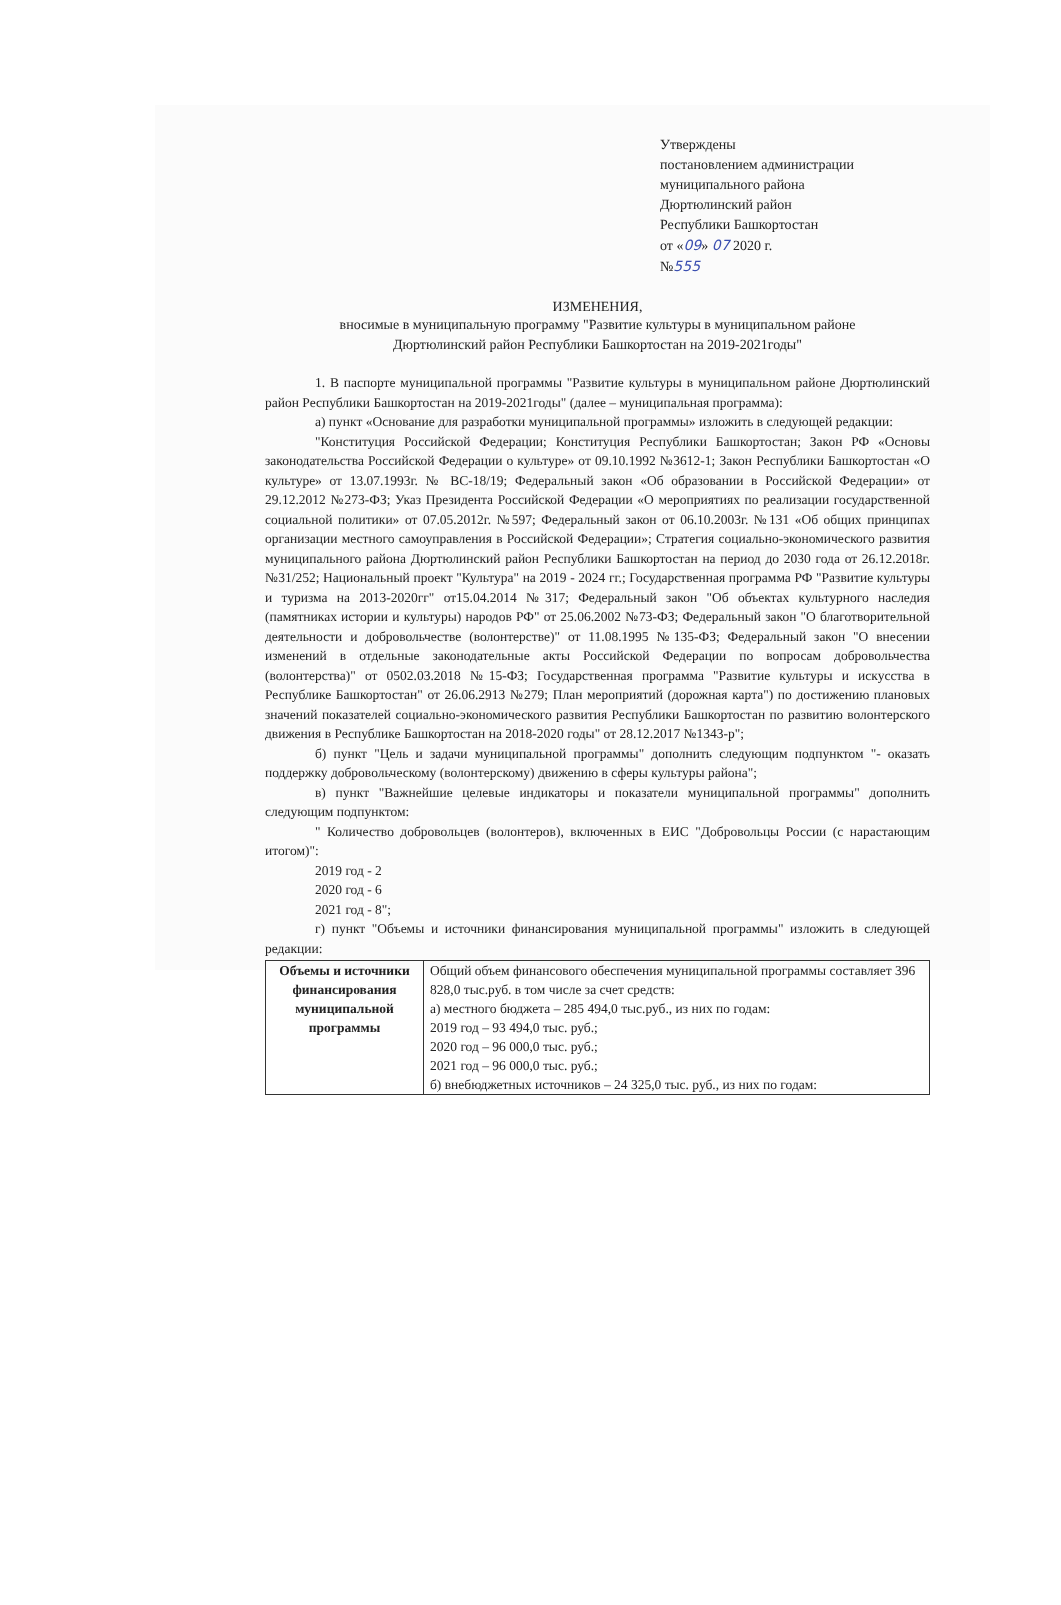Утверждены
постановлением администрации
муниципального района
Дюртюлинский район
Республики Башкортостан
от «09» 07 2020 г.
№555
ИЗМЕНЕНИЯ,
вносимые в муниципальную программу "Развитие культуры в муниципальном районе
Дюртюлинский район Республики Башкортостан на 2019-2021годы"
1. В паспорте муниципальной программы "Развитие культуры в муниципальном районе Дюртюлинский район Республики Башкортостан на 2019-2021годы" (далее – муниципальная программа):
а) пункт «Основание для разработки муниципальной программы» изложить в следующей редакции:
"Конституция Российской Федерации; Конституция Республики Башкортостан; Закон РФ «Основы законодательства Российской Федерации о культуре» от 09.10.1992 №3612-1; Закон Республики Башкортостан «О культуре» от 13.07.1993г. № ВС-18/19; Федеральный закон «Об образовании в Российской Федерации» от 29.12.2012 №273-ФЗ; Указ Президента Российской Федерации «О мероприятиях по реализации государственной социальной политики» от 07.05.2012г. №597; Федеральный закон от 06.10.2003г. №131 «Об общих принципах организации местного самоуправления в Российской Федерации»; Стратегия социально-экономического развития муниципального района Дюртюлинский район Республики Башкортостан на период до 2030 года от 26.12.2018г. №31/252; Национальный проект "Культура" на 2019 - 2024 гг.; Государственная программа РФ "Развитие культуры и туризма на 2013-2020гг" от15.04.2014 №317; Федеральный закон "Об объектах культурного наследия (памятниках истории и культуры) народов РФ" от 25.06.2002 №73-ФЗ; Федеральный закон "О благотворительной деятельности и добровольчестве (волонтерстве)" от 11.08.1995 №135-ФЗ; Федеральный закон "О внесении изменений в отдельные законодательные акты Российской Федерации по вопросам добровольчества (волонтерства)" от 0502.03.2018 №15-ФЗ; Государственная программа "Развитие культуры и искусства в Республике Башкортостан" от 26.06.2913 №279; План мероприятий (дорожная карта") по достижению плановых значений показателей социально-экономического развития Республики Башкортостан по развитию волонтерского движения в Республике Башкортостан на 2018-2020 годы" от 28.12.2017 №1343-р";
б) пункт "Цель и задачи муниципальной программы" дополнить следующим подпунктом "- оказать поддержку добровольческому (волонтерскому) движению в сферы культуры района";
в) пункт "Важнейшие целевые индикаторы и показатели муниципальной программы" дополнить следующим подпунктом:
" Количество добровольцев (волонтеров), включенных в ЕИС "Добровольцы России (с нарастающим итогом)":
2019 год - 2
2020 год - 6
2021 год - 8";
г) пункт "Объемы и источники финансирования муниципальной программы" изложить в следующей редакции:
| Объемы и источники финансирования муниципальной программы | Общий объем финансового обеспечения муниципальной программы составляет 396 828,0 тыс.руб. в том числе за счет средств: а) местного бюджета – 285 494,0 тыс.руб., из них по годам: 2019 год – 93 494,0 тыс. руб.; 2020 год – 96 000,0 тыс. руб.; 2021 год – 96 000,0 тыс. руб.; б) внебюджетных источников – 24 325,0 тыс. руб., из них по годам: |